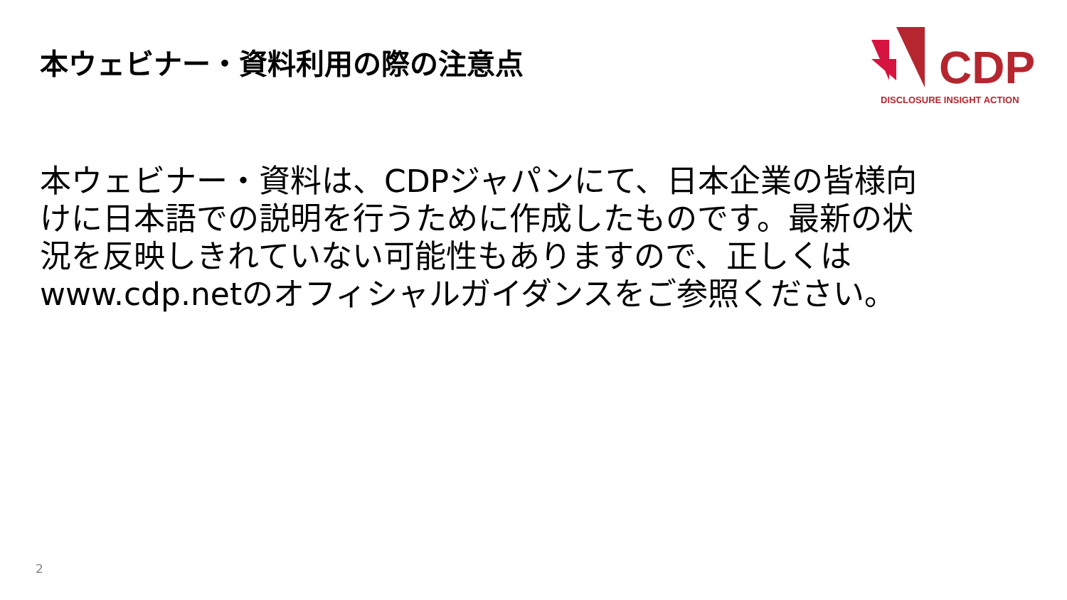本ウェビナー・資料利用の際の注意点
CDP
DISCLOSURE INSIGHT ACTION
本ウェビナー・資料は、CDPジャパンにて、日本企業の皆様向けに日本語での説明を行うために作成したものです。最新の状況を反映しきれていない可能性もありますので、正しくはwww.cdp.netのオフィシャルガイダンスをご参照ください。
2